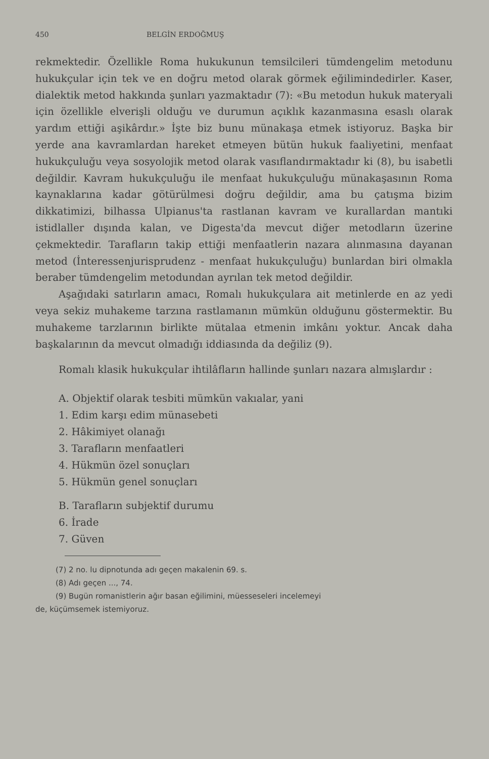450 BELGİN ERDOĞMUŞ
rekmektedir. Özellikle Roma hukukunun temsilcileri tümdengelim metodunu hukukçular için tek ve en doğru metod olarak görmek eğilimindedirler. Kaser, dialektik metod hakkında şunları yazmaktadır (7): «Bu metodun hukuk materyali için özellikle elverişli olduğu ve durumun açıklık kazanmasına esaslı olarak yardım ettiği aşikârdır.» İşte biz bunu münakaşa etmek istiyoruz. Başka bir yerde ana kavramlardan hareket etmeyen bütün hukuk faaliyetini, menfaat hukukçuluğu veya sosyolojik metod olarak vasıflandırmaktadır ki (8), bu isabetli değildir. Kavram hukukçuluğu ile menfaat hukukçuluğu münakaşasının Roma kaynaklarına kadar götürülmesi doğru değildir, ama bu çatışma bizim dikkatimizi, bilhassa Ulpianus'ta rastlanan kavram ve kurallardan mantıki istidlaller dışında kalan, ve Digesta'da mevcut diğer metodların üzerine çekmektedir. Tarafların takip ettiği menfaatlerin nazara alınmasına dayanan metod (İnteressenjurisprudenz - menfaat hukukçuluğu) bunlardan biri olmakla beraber tümdengelim metodundan ayrılan tek metod değildir.
Aşağıdaki satırların amacı, Romalı hukukçulara ait metinlerde en az yedi veya sekiz muhakeme tarzına rastlamanın mümkün olduğunu göstermektir. Bu muhakeme tarzlarının birlikte mütalaa etmenin imkânı yoktur. Ancak daha başkalarının da mevcut olmadığı iddiasında da değiliz (9).
Romalı klasik hukukçular ihtilâfların hallinde şunları nazara almışlardır :
A. Objektif olarak tesbiti mümkün vakıalar, yani
1. Edim karşı edim münasebeti
2. Hâkimiyet olanağı
3. Tarafların menfaatleri
4. Hükmün özel sonuçları
5. Hükmün genel sonuçları
B. Tarafların subjektif durumu
6. İrade
7. Güven
(7) 2 no. lu dipnotunda adı geçen makalenin 69. s.
(8) Adı geçen ..., 74.
(9) Bugün romanistlerin ağır basan eğilimini, müesseseleri incelemeyi
de, küçümsemek istemiyoruz.